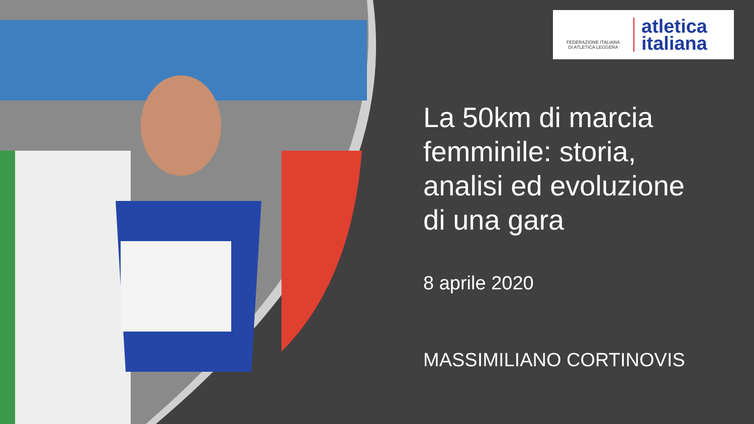FEDERAZIONE ITALIANA
DI ATLETICA LEGGERA
atletica
italiana
La 50km di marcia femminile: storia, analisi ed evoluzione di una gara
8 aprile 2020
MASSIMILIANO CORTINOVIS